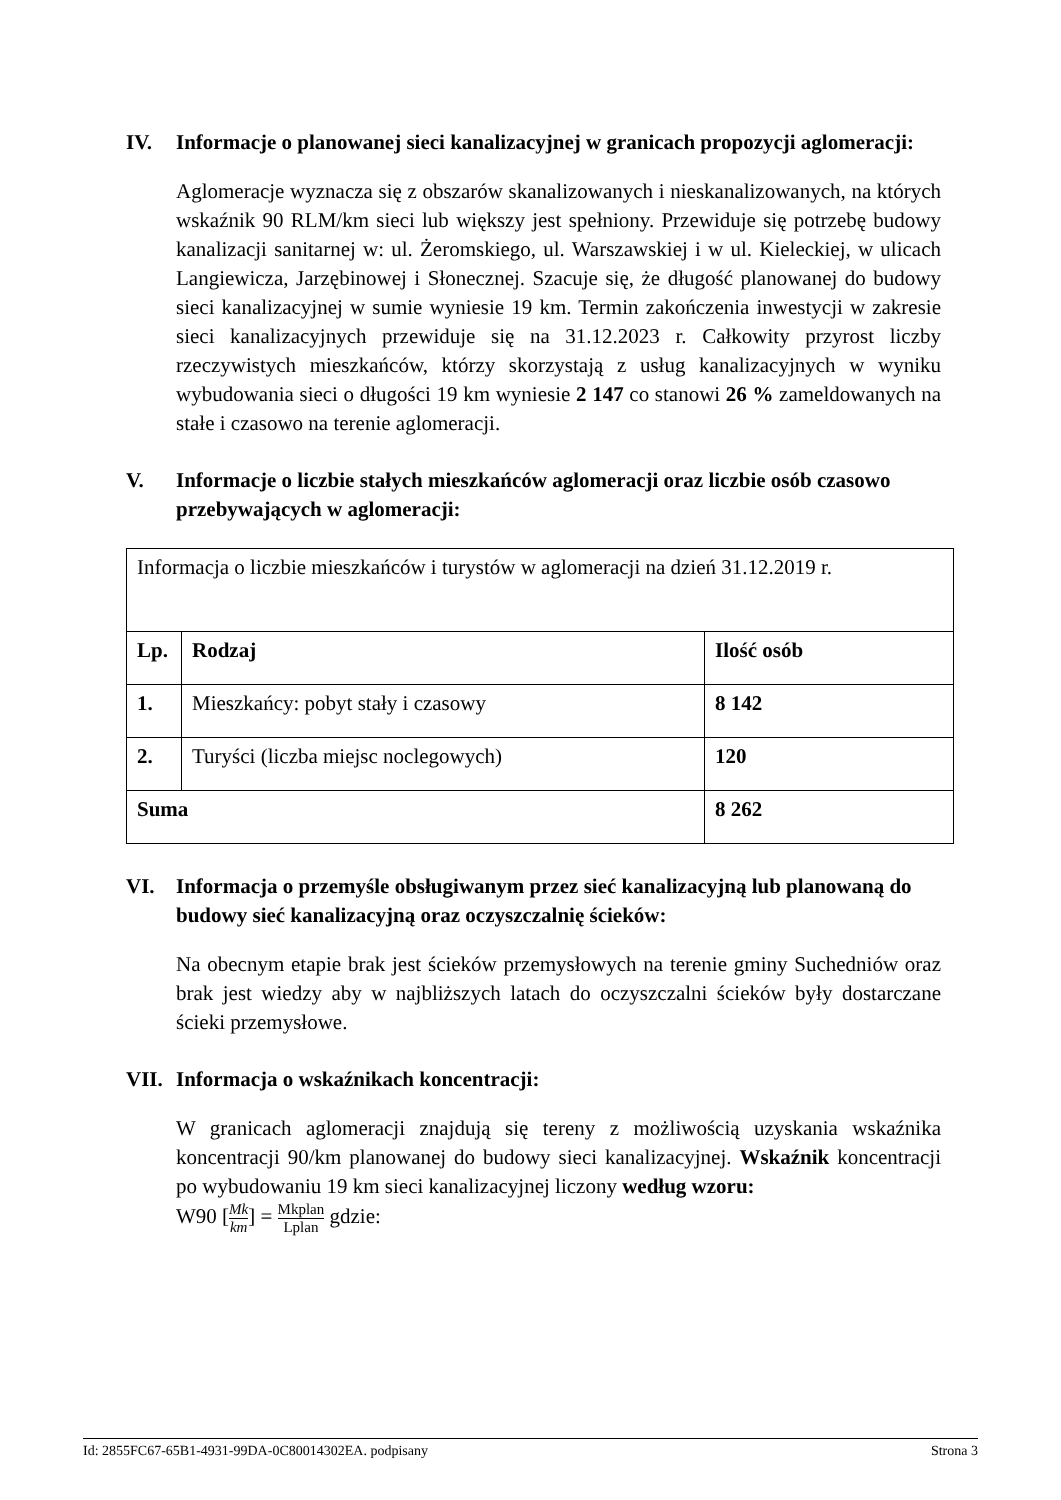IV. Informacje o planowanej sieci kanalizacyjnej w granicach propozycji aglomeracji:
Aglomeracje wyznacza się z obszarów skanalizowanych i nieskanalizowanych, na których wskaźnik 90 RLM/km sieci lub większy jest spełniony. Przewiduje się potrzebę budowy kanalizacji sanitarnej w: ul. Żeromskiego, ul. Warszawskiej i w ul. Kieleckiej, w ulicach Langiewicza, Jarzębinowej i Słonecznej. Szacuje się, że długość planowanej do budowy sieci kanalizacyjnej w sumie wyniesie 19 km. Termin zakończenia inwestycji w zakresie sieci kanalizacyjnych przewiduje się na 31.12.2023 r. Całkowity przyrost liczby rzeczywistych mieszkańców, którzy skorzystają z usług kanalizacyjnych w wyniku wybudowania sieci o długości 19 km wyniesie 2 147 co stanowi 26 % zameldowanych na stałe i czasowo na terenie aglomeracji.
V. Informacje o liczbie stałych mieszkańców aglomeracji oraz liczbie osób czasowo przebywających w aglomeracji:
| Informacja o liczbie mieszkańców i turystów w aglomeracji na dzień 31.12.2019 r. | | |
| Lp. | Rodzaj | Ilość osób |
| 1. | Mieszkańcy: pobyt stały i czasowy | 8 142 |
| 2. | Turyści (liczba miejsc noclegowych) | 120 |
| Suma | | 8 262 |
VI. Informacja o przemyśle obsługiwanym przez sieć kanalizacyjną lub planowaną do budowy sieć kanalizacyjną oraz oczyszczalnię ścieków:
Na obecnym etapie brak jest ścieków przemysłowych na terenie gminy Suchedniów oraz brak jest wiedzy aby w najbliższych latach do oczyszczalni ścieków były dostarczane ścieki przemysłowe.
VII. Informacja o wskaźnikach koncentracji:
W granicach aglomeracji znajdują się tereny z możliwością uzyskania wskaźnika koncentracji 90/km planowanej do budowy sieci kanalizacyjnej. Wskaźnik koncentracji po wybudowaniu 19 km sieci kanalizacyjnej liczony według wzoru:
W90 [Mk km] = Mkplan Lplan gdzie:
Id: 2855FC67-65B1-4931-99DA-0C80014302EA. podpisany Strona 3